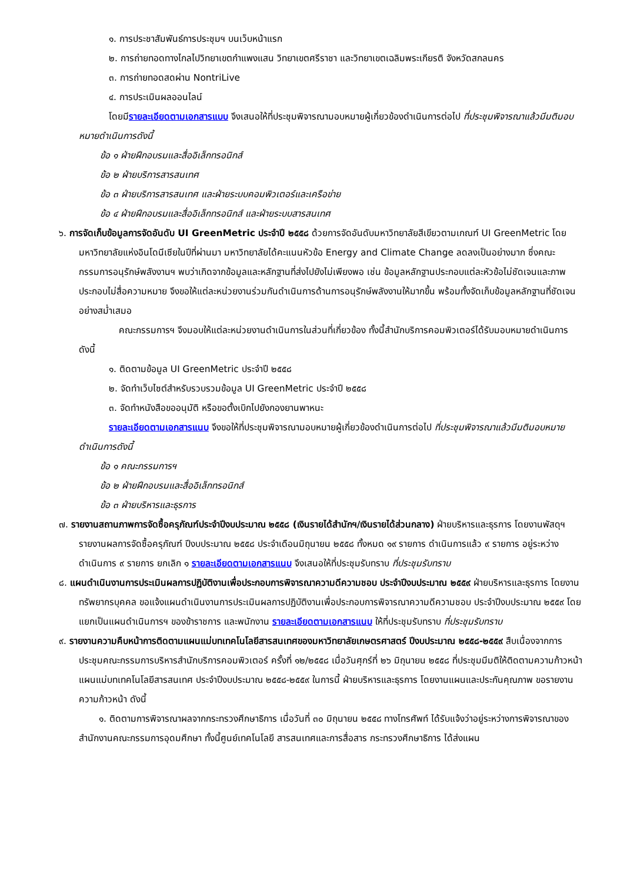๑. การประชาสัมพันธ์การประชุมฯ บนเว็บหน้าแรก
๒. การถ่ายทอดทางไกลไปวิทยาเขตกำแพงแสน วิทยาเขตศรีราชา และวิทยาเขตเฉลิมพระเกียรติ จังหวัดสกลนคร
๓. การถ่ายทอดสดผ่าน NontriLive
๔. การประเมินผลออนไลน์
โดยมีรายละเอียดตามเอกสารแบบ จึงเสนอให้ที่ประชุมพิจารณามอบหมายผู้เกี่ยวข้องดำเนินการต่อไป ที่ประชุมพิจารณาแล้วมีมติมอบหมายดำเนินการดังนี้
ข้อ ๑ ฝ่ายฝึกอบรมและสื่ออิเล็กทรอนิกส์
ข้อ ๒ ฝ่ายบริการสารสนเทศ
ข้อ ๓ ฝ่ายบริการสารสนเทศ และฝ่ายระบบคอมพิวเตอร์และเครือข่าย
ข้อ ๔ ฝ่ายฝึกอบรมและสื่ออิเล็กทรอนิกส์ และฝ่ายระบบสารสนเทศ
๖. การจัดเก็บข้อมูลการจัดอันดับ UI GreenMetric ประจำปี ๒๕๕๘ ด้วยการจัดอันดับมหาวิทยาลัยสีเขียวตามเกณฑ์ UI GreenMetric โดยมหาวิทยาลัยแห่งอินโดนีเซียในปีที่ผ่านมา มหาวิทยาลัยได้คะแนนหัวข้อ Energy and Climate Change ลดลงเป็นอย่างมาก ซึ่งคณะกรรมการอนุรักษ์พลังงานฯ พบว่าเกิดจากข้อมูลและหลักฐานที่ส่งไปยังไม่เพียงพอ เช่น ข้อมูลหลักฐานประกอบแต่ละหัวข้อไม่ชัดเจนและภาพประกอบไม่สื่อความหมาย จึงขอให้แต่ละหน่วยงานร่วมกันดำเนินการด้านการอนุรักษ์พลังงานให้มากขึ้น พร้อมทั้งจัดเก็บข้อมูลหลักฐานที่ชัดเจนอย่างสม่ำเสมอ
คณะกรรมการฯ จึงมอบให้แต่ละหน่วยงานดำเนินการในส่วนที่เกี่ยวข้อง ทั้งนี้สำนักบริการคอมพิวเตอร์ได้รับมอบหมายดำเนินการดังนี้
๑. ติดตามข้อมูล UI GreenMetric ประจำปี ๒๕๕๘
๒. จัดทำเว็บไซต์สำหรับรวบรวมข้อมูล UI GreenMetric ประจำปี ๒๕๕๘
๓. จัดทำหนังสือขออนุมัติ หรือขอตั้งเบิกไปยังกองยานพาหนะ
รายละเอียดตามเอกสารแนบ จึงขอให้ที่ประชุมพิจารณามอบหมายผู้เกี่ยวข้องดำเนินการต่อไป ที่ประชุมพิจารณาแล้วมีมติมอบหมายดำเนินการดังนี้
ข้อ ๑ คณะกรรมการฯ
ข้อ ๒ ฝ่ายฝึกอบรมและสื่ออิเล็กทรอนิกส์
ข้อ ๓ ฝ่ายบริหารและธุรการ
๗. รายงานสถานภาพการจัดซื้อครุภัณฑ์ประจำปีงบประมาณ ๒๕๕๘ (เงินรายได้สำนักฯ/เงินรายได้ส่วนกลาง) ฝ่ายบริหารและธุรการ โดยงานพัสดุฯ รายงานผลการจัดซื้อครุภัณฑ์ ปีงบประมาณ ๒๕๕๘ ประจำเดือนมิถุนายน ๒๕๕๘ ทั้งหมด ๑๙ รายการ ดำเนินการแล้ว ๙ รายการ อยู่ระหว่างดำเนินการ ๙ รายการ ยกเลิก ๑ รายละเอียดตามเอกสารแนบ จึงเสนอให้ที่ประชุมรับทราบ ที่ประชุมรับทราบ
๘. แผนดำเนินงานการประเมินผลการปฏิบัติงานเพื่อประกอบการพิจารณาความดีความชอบ ประจำปีงบประมาณ ๒๕๕๙ ฝ่ายบริหารและธุรการ โดยงานทรัพยากรบุคคล ขอแจ้งแผนดำเนินงานการประเมินผลการปฏิบัติงานเพื่อประกอบการพิจารณาความดีความชอบ ประจำปีงบประมาณ ๒๕๕๙ โดยแยกเป็นแผนดำเนินการฯ ของข้าราชการ และพนักงาน รายละเอียดตามเอกสารแนบ ให้ที่ประชุมรับทราบ ที่ประชุมรับทราบ
๙. รายงานความคืบหน้าการติดตามแผนแม่บทเทคโนโลยีสารสนเทศของมหาวิทยาลัยเกษตรศาสตร์ ปีงบประมาณ ๒๕๕๘-๒๕๕๙ สืบเนื่องจากการประชุมคณะกรรมการบริหารสำนักบริการคอมพิวเตอร์ ครั้งที่ ๑๒/๒๕๕๘ เมื่อวันศุกร์ที่ ๒๖ มิถุนายน ๒๕๕๘ ที่ประชุมมีมติให้ติดตามความก้าวหน้าแผนแม่บทเทคโนโลยีสารสนเทศ ประจำปีงบประมาณ ๒๕๕๘-๒๕๕๙ ในการนี้ ฝ่ายบริหารและธุรการ โดยงานแผนและประกันคุณภาพ ขอรายงานความก้าวหน้า ดังนี้
๑. ติดตามการพิจารณาผลจากกระทรวงศึกษาธิการ เมื่อวันที่ ๓๐ มิถุนายน ๒๕๕๘ ทางโทรศัพท์ ได้รับแจ้งว่าอยู่ระหว่างการพิจารณาของสำนักงานคณะกรรมการอุดมศึกษา ทั้งนี้ศูนย์เทคโนโลยี สารสนเทศและการสื่อสาร กระทรวงศึกษาธิการ ได้ส่งแผน